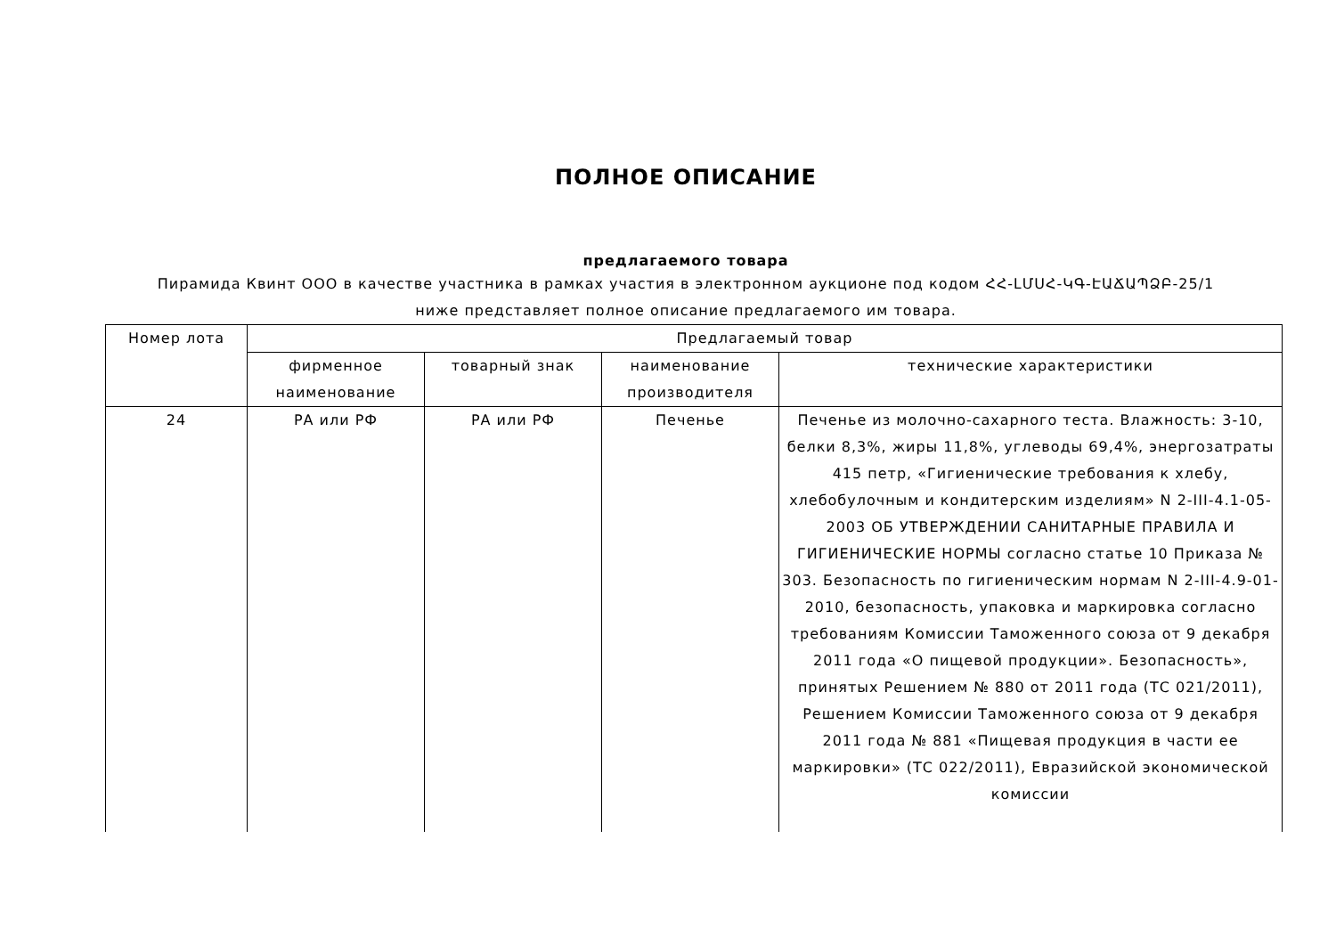ПОЛНОЕ ОПИСАНИЕ
предлагаемого товара
Пирамида Квинт ООО в качестве участника в рамках участия в электронном аукционе под кодом ՀՀ-ԼՄՍՀ-ԿԳ-ԷԱՃԱՊՁԲ-25/1
ниже представляет полное описание предлагаемого им товара.
| Номер лота | Предлагаемый товар | | | |
| --- | --- | --- | --- | --- |
| | фирменное наименование | товарный знак | наименование производителя | технические характеристики |
| 24 | РА или РФ | РА или РФ | Печенье | Печенье из молочно-сахарного теста. Влажность: 3-10, белки 8,3%, жиры 11,8%, углеводы 69,4%, энергозатраты 415 петр, «Гигиенические требования к хлебу, хлебобулочным и кондитерским изделиям» N 2-III-4.1-05-2003 ОБ УТВЕРЖДЕНИИ САНИТАРНЫЕ ПРАВИЛА И ГИГИЕНИЧЕСКИЕ НОРМЫ согласно статье 10 Приказа № 303. Безопасность по гигиеническим нормам N 2-III-4.9-01-2010, безопасность, упаковка и маркировка согласно требованиям Комиссии Таможенного союза от 9 декабря 2011 года «О пищевой продукции». Безопасность», принятых Решением № 880 от 2011 года (ТС 021/2011), Решением Комиссии Таможенного союза от 9 декабря 2011 года № 881 «Пищевая продукция в части ее маркировки» (ТС 022/2011), Евразийской экономической комиссии |